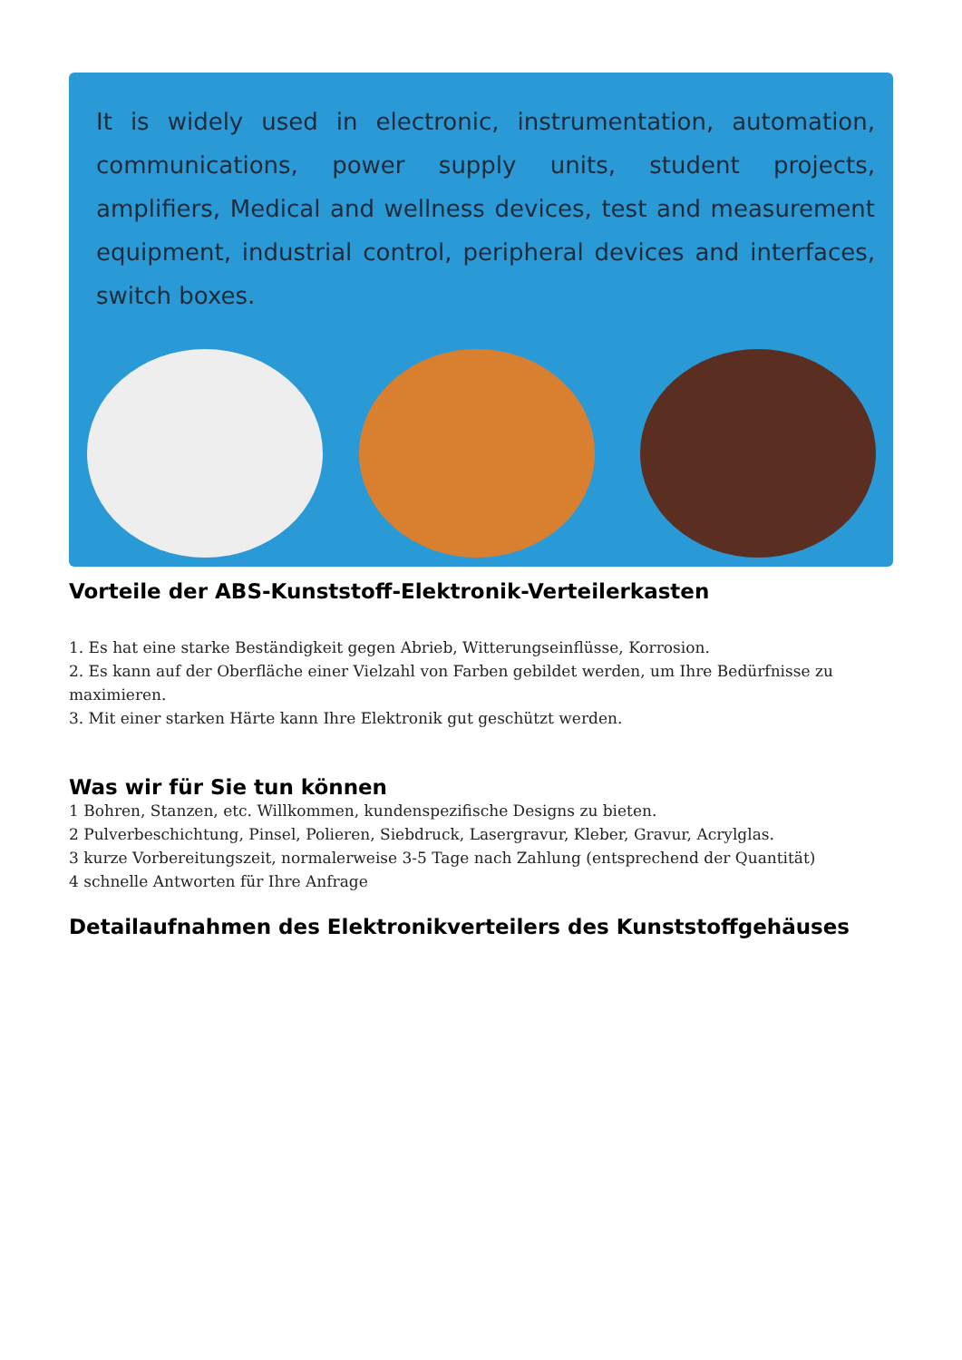It is widely used in electronic, instrumentation, automation, communications, power supply units, student projects, amplifiers, Medical and wellness devices, test and measurement equipment, industrial control, peripheral devices and interfaces, switch boxes.
Vorteile der ABS-Kunststoff-Elektronik-Verteilerkasten
1. Es hat eine starke Beständigkeit gegen Abrieb, Witterungseinflüsse, Korrosion.
2. Es kann auf der Oberfläche einer Vielzahl von Farben gebildet werden, um Ihre Bedürfnisse zu maximieren.
3. Mit einer starken Härte kann Ihre Elektronik gut geschützt werden.
Was wir für Sie tun können
1 Bohren, Stanzen, etc. Willkommen, kundenspezifische Designs zu bieten.
2 Pulverbeschichtung, Pinsel, Polieren, Siebdruck, Lasergravur, Kleber, Gravur, Acrylglas.
3 kurze Vorbereitungszeit, normalerweise 3-5 Tage nach Zahlung (entsprechend der Quantität)
4 schnelle Antworten für Ihre Anfrage
Detailaufnahmen des Elektronikverteilers des Kunststoffgehäuses